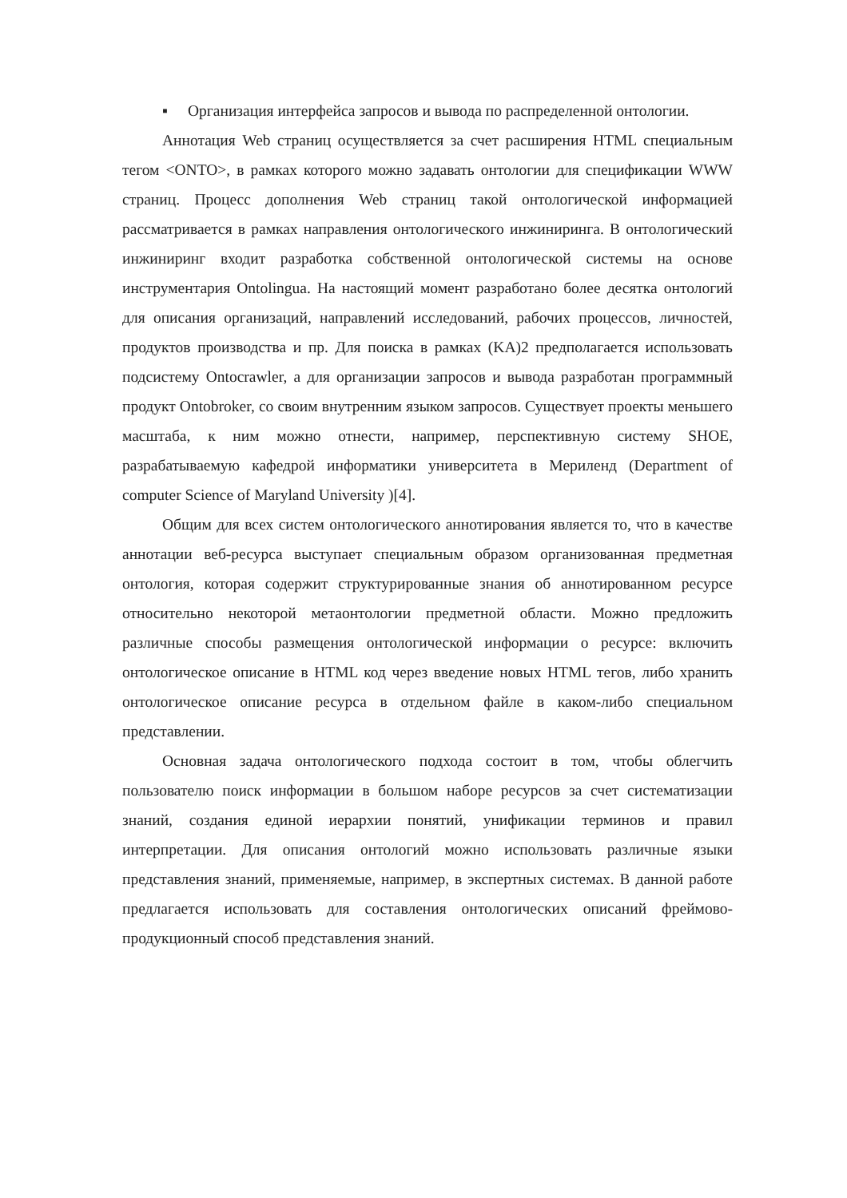▪ Организация интерфейса запросов и вывода по распределенной онтологии.
Аннотация Web страниц осуществляется за счет расширения HTML специальным тегом <ONTO>, в рамках которого можно задавать онтологии для спецификации WWW страниц. Процесс дополнения Web страниц такой онтологической информацией рассматривается в рамках направления онтологического инжиниринга. В онтологический инжиниринг входит разработка собственной онтологической системы на основе инструментария Ontolingua. На настоящий момент разработано более десятка онтологий для описания организаций, направлений исследований, рабочих процессов, личностей, продуктов производства и пр. Для поиска в рамках (KA)2 предполагается использовать подсистему Ontocrawler, а для организации запросов и вывода разработан программный продукт Ontobroker, со своим внутренним языком запросов. Существует проекты меньшего масштаба, к ним можно отнести, например, перспективную систему SHOE, разрабатываемую кафедрой информатики университета в Мериленд (Department of computer Science of Maryland University )[4].
Общим для всех систем онтологического аннотирования является то, что в качестве аннотации веб-ресурса выступает специальным образом организованная предметная онтология, которая содержит структурированные знания об аннотированном ресурсе относительно некоторой метаонтологии предметной области. Можно предложить различные способы размещения онтологической информации о ресурсе: включить онтологическое описание в HTML код через введение новых HTML тегов, либо хранить онтологическое описание ресурса в отдельном файле в каком-либо специальном представлении.
Основная задача онтологического подхода состоит в том, чтобы облегчить пользователю поиск информации в большом наборе ресурсов за счет систематизации знаний, создания единой иерархии понятий, унификации терминов и правил интерпретации. Для описания онтологий можно использовать различные языки представления знаний, применяемые, например, в экспертных системах. В данной работе предлагается использовать для составления онтологических описаний фреймово-продукционный способ представления знаний.